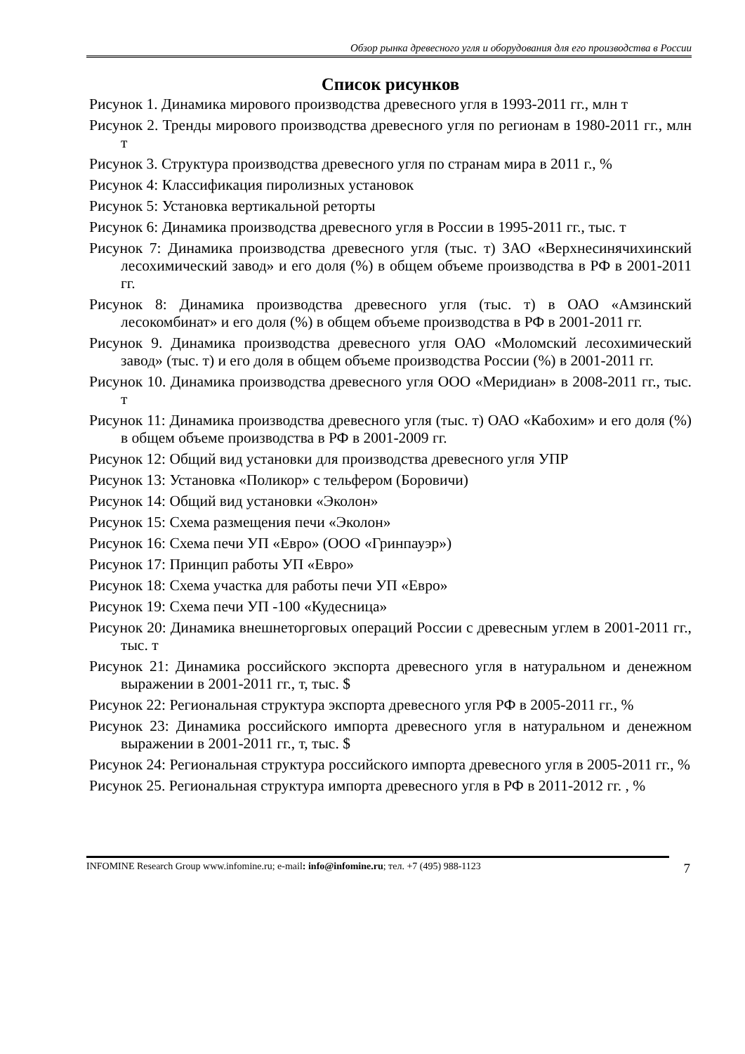Обзор рынка древесного угля и оборудования для его производства в России
Список рисунков
Рисунок 1. Динамика мирового производства древесного угля в 1993-2011 гг., млн т
Рисунок 2. Тренды мирового производства древесного угля по регионам в 1980-2011 гг., млн т
Рисунок 3. Структура производства древесного угля по странам мира в 2011 г., %
Рисунок 4: Классификация пиролизных установок
Рисунок 5: Установка вертикальной реторты
Рисунок 6: Динамика производства древесного угля в России в 1995-2011 гг., тыс. т
Рисунок 7: Динамика производства древесного угля (тыс. т) ЗАО «Верхнесинячихинский лесохимический завод» и его доля (%) в общем объеме производства в РФ в 2001-2011 гг.
Рисунок 8: Динамика производства древесного угля (тыс. т) в ОАО «Амзинский лесокомбинат» и его доля (%) в общем объеме производства в РФ в 2001-2011 гг.
Рисунок 9. Динамика производства древесного угля ОАО «Моломский лесохимический завод» (тыс. т) и его доля в общем объеме производства России (%) в 2001-2011 гг.
Рисунок 10. Динамика производства древесного угля ООО «Меридиан» в 2008-2011 гг., тыс. т
Рисунок 11: Динамика производства древесного угля (тыс. т) ОАО «Кабохим» и его доля (%) в общем объеме производства в РФ в 2001-2009 гг.
Рисунок 12: Общий вид установки для производства древесного угля УПР
Рисунок 13: Установка «Поликор» с тельфером (Боровичи)
Рисунок 14: Общий вид установки «Эколон»
Рисунок 15: Схема размещения печи «Эколон»
Рисунок 16: Схема печи УП «Евро» (ООО «Гринпауэр»)
Рисунок 17: Принцип работы УП «Евро»
Рисунок 18: Схема участка для работы печи УП «Евро»
Рисунок 19: Схема печи УП -100 «Кудесница»
Рисунок 20: Динамика внешнеторговых операций России с древесным углем в 2001-2011 гг., тыс. т
Рисунок 21: Динамика российского экспорта древесного угля в натуральном и денежном выражении в 2001-2011 гг., т, тыс. $
Рисунок 22: Региональная структура экспорта древесного угля РФ в 2005-2011 гг., %
Рисунок 23: Динамика российского импорта древесного угля в натуральном и денежном выражении в 2001-2011 гг., т, тыс. $
Рисунок 24: Региональная структура российского импорта древесного угля в 2005-2011 гг., %
Рисунок 25. Региональная структура импорта древесного угля в РФ в 2011-2012 гг. , %
INFOMINE Research Group www.infomine.ru; e-mail: info@infomine.ru; тел. +7 (495) 988-1123 7